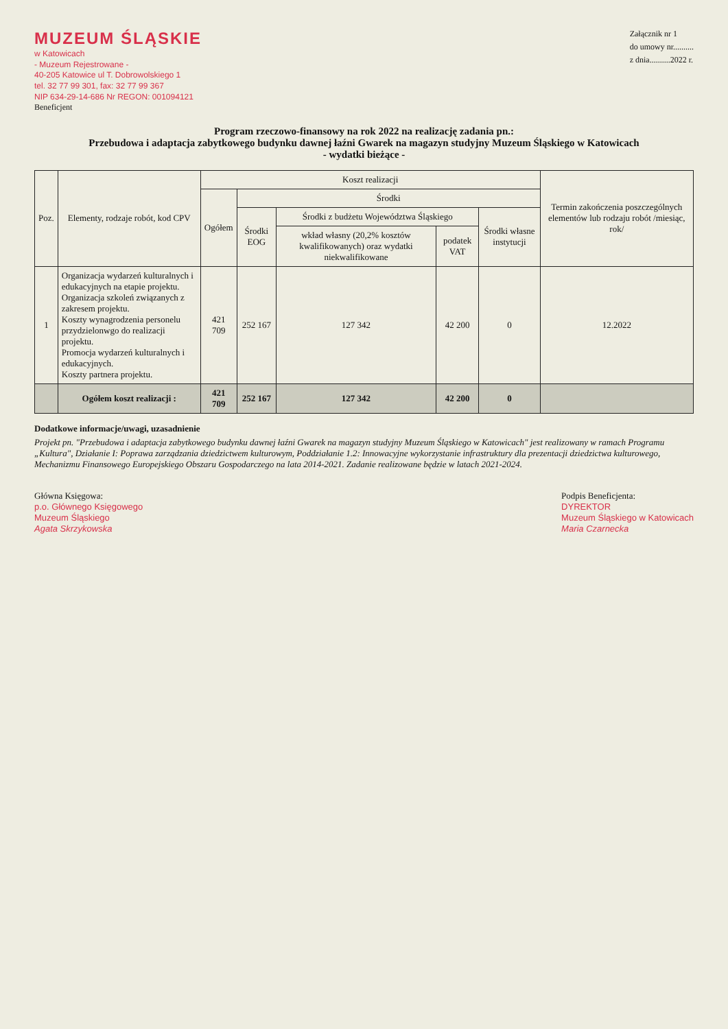MUZEUM ŚLĄSKIE
w Katowicach
- Muzeum Rejestrowane -
40-205 Katowice ul T. Dobrowolskiego 1
tel. 32 77 99 301, fax: 32 77 99 367
NIP 634-29-14-686 Nr REGON: 001094121
Beneficjent
Załącznik nr 1
do umowy nr..........
z dnia..........2022 r.
Program rzeczowo-finansowy na rok 2022 na realizację zadania pn.:
Przebudowa i adaptacja zabytkowego budynku dawnej łaźni Gwarek na magazyn studyjny Muzeum Śląskiego w Katowicach
- wydatki bieżące -
| Poz. | Elementy, rodzaje robót, kod CPV | Koszt realizacji | | | | | Termin zakończenia poszczególnych elementów lub rodzaju robót /miesiąc, rok/ |
| --- | --- | --- | --- | --- | --- | --- | --- |
| | | Ogółem | Środki | | | | |
| | | | Środki EOG | Środki z budżetu Województwa Śląskiego | | Środki własne instytucji | |
| | | | | wkład własny (20,2% kosztów kwalifikowanych) oraz wydatki niekwalifikowane | podatek VAT | | |
| 1 | Organizacja wydarzeń kulturalnych i edukacyjnych na etapie projektu. Organizacja szkoleń związanych z zakresem projektu. Koszty wynagrodzenia personelu przydzielonwgo do realizacji projektu. Promocja wydarzeń kulturalnych i edukacyjnych. Koszty partnera projektu. | 421 709 | 252 167 | 127 342 | 42 200 | 0 | 12.2022 |
| | Ogółem koszt realizacji : | 421 709 | 252 167 | 127 342 | 42 200 | 0 | |
Dodatkowe informacje/uwagi, uzasadnienie
Projekt pn. "Przebudowa i adaptacja zabytkowego budynku dawnej łaźni Gwarek na magazyn studyjny Muzeum Śląskiego w Katowicach" jest realizowany w ramach Programu „Kultura", Działanie I: Poprawa zarządzania dziedzictwem kulturowym, Poddziałanie 1.2: Innowacyjne wykorzystanie infrastruktury dla prezentacji dziedzictwa kulturowego, Mechanizmu Finansowego Europejskiego Obszaru Gospodarczego na lata 2014-2021. Zadanie realizowane będzie w latach 2021-2024.
Główna Księgowa:
p.o. Głównego Księgowego
Muzeum Śląskiego
Agata Skrzykowska
Podpis Beneficjenta:
DYREKTOR
Muzeum Śląskiego w Katowicach
Maria Czarnecka